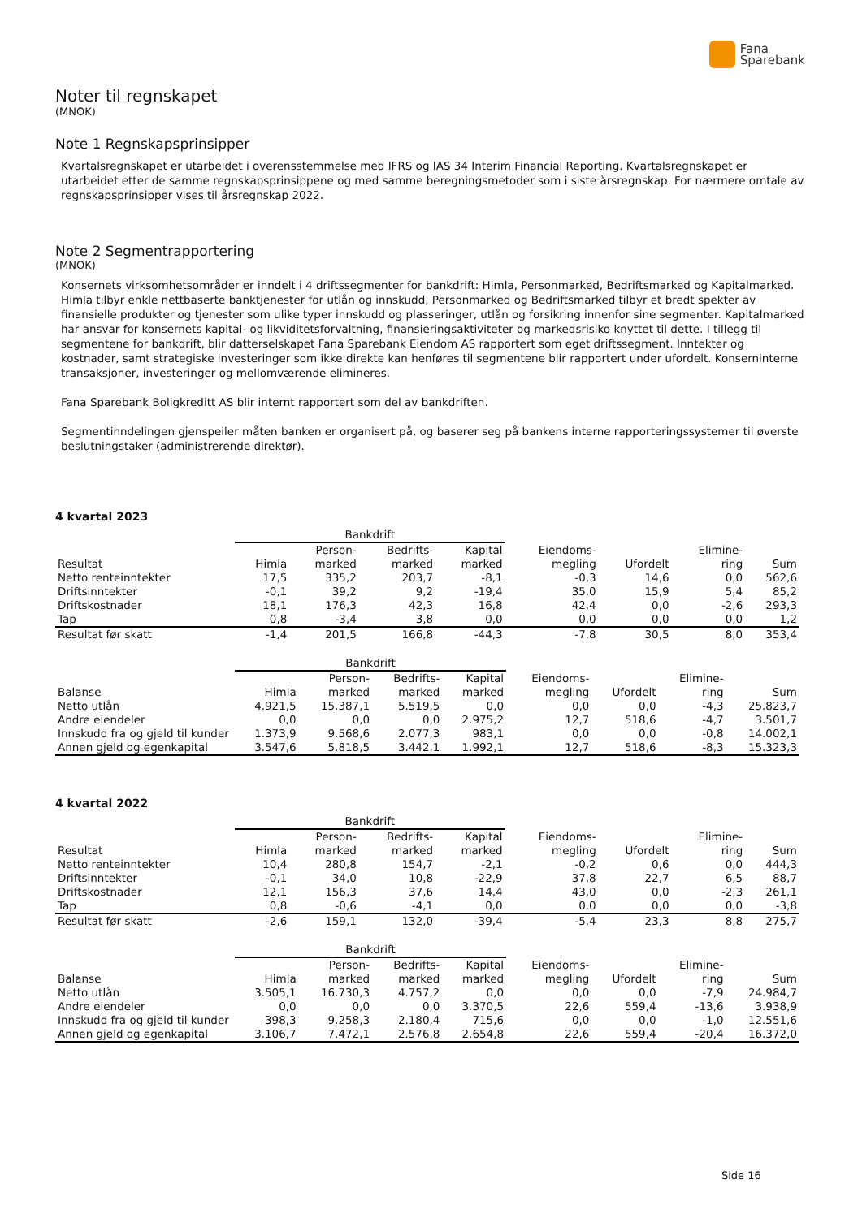Fana
Sparebank
Noter til regnskapet
(MNOK)
Note 1 Regnskapsprinsipper
Kvartalsregnskapet er utarbeidet i overensstemmelse med IFRS og IAS 34 Interim Financial Reporting. Kvartalsregnskapet er utarbeidet etter de samme regnskapsprinsippene og med samme beregningsmetoder som i siste årsregnskap. For nærmere omtale av regnskapsprinsipper vises til årsregnskap 2022.
Note 2 Segmentrapportering
(MNOK)
Konsernets virksomhetsområder er inndelt i 4 driftssegmenter for bankdrift: Himla, Personmarked, Bedriftsmarked og Kapitalmarked. Himla tilbyr enkle nettbaserte banktjenester for utlån og innskudd, Personmarked og Bedriftsmarked tilbyr et bredt spekter av finansielle produkter og tjenester som ulike typer innskudd og plasseringer, utlån og forsikring innenfor sine segmenter. Kapitalmarked har ansvar for konsernets kapital- og likviditetsforvaltning, finansieringsaktiviteter og markedsrisiko knyttet til dette. I tillegg til segmentene for bankdrift, blir datterselskapet Fana Sparebank Eiendom AS rapportert som eget driftssegment. Inntekter og kostnader, samt strategiske investeringer som ikke direkte kan henføres til segmentene blir rapportert under ufordelt. Konserninterne transaksjoner, investeringer og mellomværende elimineres.
Fana Sparebank Boligkreditt AS blir internt rapportert som del av bankdriften.
Segmentinndelingen gjenspeiler måten banken er organisert på, og baserer seg på bankens interne rapporteringssystemer til øverste beslutningstaker (administrerende direktør).
4 kvartal 2023
| | Bankdrift | | | | | | | |
| --- | --- | --- | --- | --- | --- | --- | --- | --- |
| | | Person- | Bedrifts- | Kapital | Eiendoms- | | Elimine- | |
| Resultat | Himla | marked | marked | marked | megling | Ufordelt | ring | Sum |
| Netto renteinntekter | 17,5 | 335,2 | 203,7 | -8,1 | -0,3 | 14,6 | 0,0 | 562,6 |
| Driftsinntekter | -0,1 | 39,2 | 9,2 | -19,4 | 35,0 | 15,9 | 5,4 | 85,2 |
| Driftskostnader | 18,1 | 176,3 | 42,3 | 16,8 | 42,4 | 0,0 | -2,6 | 293,3 |
| Tap | 0,8 | -3,4 | 3,8 | 0,0 | 0,0 | 0,0 | 0,0 | 1,2 |
| Resultat før skatt | -1,4 | 201,5 | 166,8 | -44,3 | -7,8 | 30,5 | 8,0 | 353,4 |
| | Bankdrift | | | | | | | |
| --- | --- | --- | --- | --- | --- | --- | --- | --- |
| | | Person- | Bedrifts- | Kapital | Eiendoms- | | Elimine- | |
| Balanse | Himla | marked | marked | marked | megling | Ufordelt | ring | Sum |
| Netto utlån | 4.921,5 | 15.387,1 | 5.519,5 | 0,0 | 0,0 | 0,0 | -4,3 | 25.823,7 |
| Andre eiendeler | 0,0 | 0,0 | 0,0 | 2.975,2 | 12,7 | 518,6 | -4,7 | 3.501,7 |
| Innskudd fra og gjeld til kunder | 1.373,9 | 9.568,6 | 2.077,3 | 983,1 | 0,0 | 0,0 | -0,8 | 14.002,1 |
| Annen gjeld og egenkapital | 3.547,6 | 5.818,5 | 3.442,1 | 1.992,1 | 12,7 | 518,6 | -8,3 | 15.323,3 |
4 kvartal 2022
| | Bankdrift | | | | | | | |
| --- | --- | --- | --- | --- | --- | --- | --- | --- |
| | | Person- | Bedrifts- | Kapital | Eiendoms- | | Elimine- | |
| Resultat | Himla | marked | marked | marked | megling | Ufordelt | ring | Sum |
| Netto renteinntekter | 10,4 | 280,8 | 154,7 | -2,1 | -0,2 | 0,6 | 0,0 | 444,3 |
| Driftsinntekter | -0,1 | 34,0 | 10,8 | -22,9 | 37,8 | 22,7 | 6,5 | 88,7 |
| Driftskostnader | 12,1 | 156,3 | 37,6 | 14,4 | 43,0 | 0,0 | -2,3 | 261,1 |
| Tap | 0,8 | -0,6 | -4,1 | 0,0 | 0,0 | 0,0 | 0,0 | -3,8 |
| Resultat før skatt | -2,6 | 159,1 | 132,0 | -39,4 | -5,4 | 23,3 | 8,8 | 275,7 |
| | Bankdrift | | | | | | | |
| --- | --- | --- | --- | --- | --- | --- | --- | --- |
| | | Person- | Bedrifts- | Kapital | Eiendoms- | | Elimine- | |
| Balanse | Himla | marked | marked | marked | megling | Ufordelt | ring | Sum |
| Netto utlån | 3.505,1 | 16.730,3 | 4.757,2 | 0,0 | 0,0 | 0,0 | -7,9 | 24.984,7 |
| Andre eiendeler | 0,0 | 0,0 | 0,0 | 3.370,5 | 22,6 | 559,4 | -13,6 | 3.938,9 |
| Innskudd fra og gjeld til kunder | 398,3 | 9.258,3 | 2.180,4 | 715,6 | 0,0 | 0,0 | -1,0 | 12.551,6 |
| Annen gjeld og egenkapital | 3.106,7 | 7.472,1 | 2.576,8 | 2.654,8 | 22,6 | 559,4 | -20,4 | 16.372,0 |
Side 16